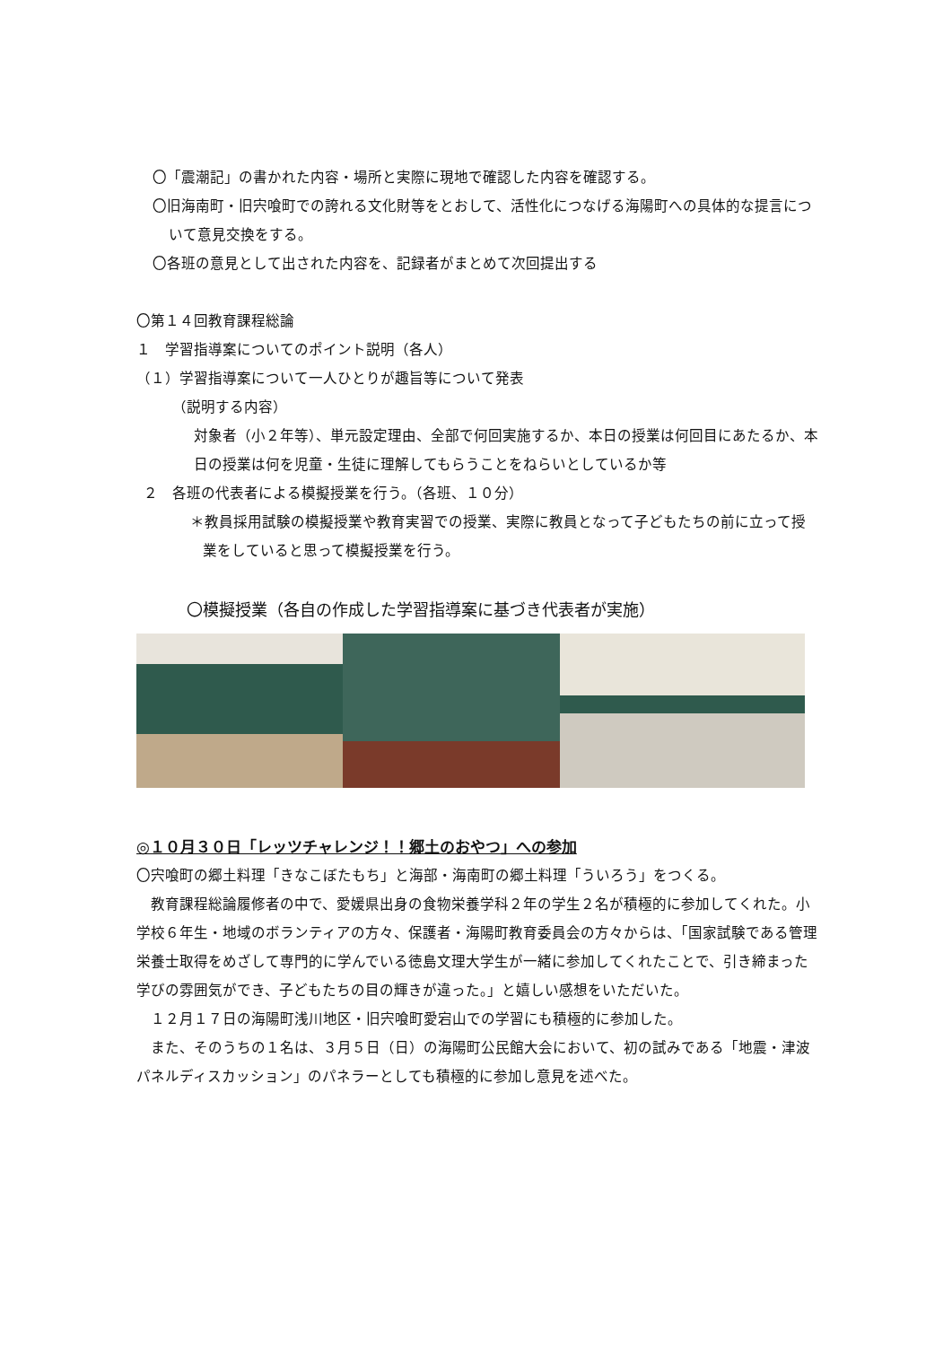〇「震潮記」の書かれた内容・場所と実際に現地で確認した内容を確認する。
〇旧海南町・旧宍喰町での誇れる文化財等をとおして、活性化につなげる海陽町への具体的な提言について意見交換をする。
〇各班の意見として出された内容を、記録者がまとめて次回提出する
〇第１４回教育課程総論
１　学習指導案についてのポイント説明（各人）
（１）学習指導案について一人ひとりが趣旨等について発表
（説明する内容）
対象者（小２年等）、単元設定理由、全部で何回実施するか、本日の授業は何回目にあたるか、本日の授業は何を児童・生徒に理解してもらうことをねらいとしているか等
２　各班の代表者による模擬授業を行う。（各班、１０分）
＊教員採用試験の模擬授業や教育実習での授業、実際に教員となって子どもたちの前に立って授業をしていると思って模擬授業を行う。
〇模擬授業（各自の作成した学習指導案に基づき代表者が実施）
◎１０月３０日「レッツチャレンジ！！郷土のおやつ」への参加
〇宍喰町の郷土料理「きなこぼたもち」と海部・海南町の郷土料理「ういろう」をつくる。
　教育課程総論履修者の中で、愛媛県出身の食物栄養学科２年の学生２名が積極的に参加してくれた。小学校６年生・地域のボランティアの方々、保護者・海陽町教育委員会の方々からは、「国家試験である管理栄養士取得をめざして専門的に学んでいる徳島文理大学生が一緒に参加してくれたことで、引き締まった学びの雰囲気ができ、子どもたちの目の輝きが違った。」と嬉しい感想をいただいた。
　１２月１７日の海陽町浅川地区・旧宍喰町愛宕山での学習にも積極的に参加した。
　また、そのうちの１名は、３月５日（日）の海陽町公民館大会において、初の試みである「地震・津波パネルディスカッション」のパネラーとしても積極的に参加し意見を述べた。